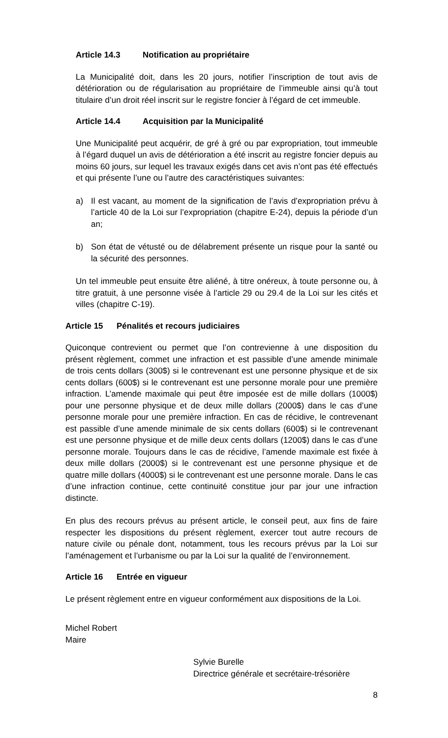Article 14.3 Notification au propriétaire
La Municipalité doit, dans les 20 jours, notifier l’inscription de tout avis de détérioration ou de régularisation au propriétaire de l’immeuble ainsi qu’à tout titulaire d’un droit réel inscrit sur le registre foncier à l’égard de cet immeuble.
Article 14.4 Acquisition par la Municipalité
Une Municipalité peut acquérir, de gré à gré ou par expropriation, tout immeuble à l’égard duquel un avis de détérioration a été inscrit au registre foncier depuis au moins 60 jours, sur lequel les travaux exigés dans cet avis n’ont pas été effectués et qui présente l’une ou l’autre des caractéristiques suivantes:
a) Il est vacant, au moment de la signification de l’avis d’expropriation prévu à l’article 40 de la Loi sur l’expropriation (chapitre E-24), depuis la période d’un an;
b) Son état de vétusté ou de délabrement présente un risque pour la santé ou la sécurité des personnes.
Un tel immeuble peut ensuite être aliéné, à titre onéreux, à toute personne ou, à titre gratuit, à une personne visée à l’article 29 ou 29.4 de la Loi sur les cités et villes (chapitre C-19).
Article 15 Pénalités et recours judiciaires
Quiconque contrevient ou permet que l’on contrevienne à une disposition du présent règlement, commet une infraction et est passible d’une amende minimale de trois cents dollars (300$) si le contrevenant est une personne physique et de six cents dollars (600$) si le contrevenant est une personne morale pour une première infraction. L’amende maximale qui peut être imposée est de mille dollars (1000$) pour une personne physique et de deux mille dollars (2000$) dans le cas d’une personne morale pour une première infraction. En cas de récidive, le contrevenant est passible d’une amende minimale de six cents dollars (600$) si le contrevenant est une personne physique et de mille deux cents dollars (1200$) dans le cas d’une personne morale. Toujours dans le cas de récidive, l’amende maximale est fixée à deux mille dollars (2000$) si le contrevenant est une personne physique et de quatre mille dollars (4000$) si le contrevenant est une personne morale. Dans le cas d’une infraction continue, cette continuité constitue jour par jour une infraction distincte.
En plus des recours prévus au présent article, le conseil peut, aux fins de faire respecter les dispositions du présent règlement, exercer tout autre recours de nature civile ou pénale dont, notamment, tous les recours prévus par la Loi sur l’aménagement et l’urbanisme ou par la Loi sur la qualité de l’environnement.
Article 16 Entrée en vigueur
Le présent règlement entre en vigueur conformément aux dispositions de la Loi.
Michel Robert
Maire
Sylvie Burelle
Directrice générale et secrétaire-trésorière
8